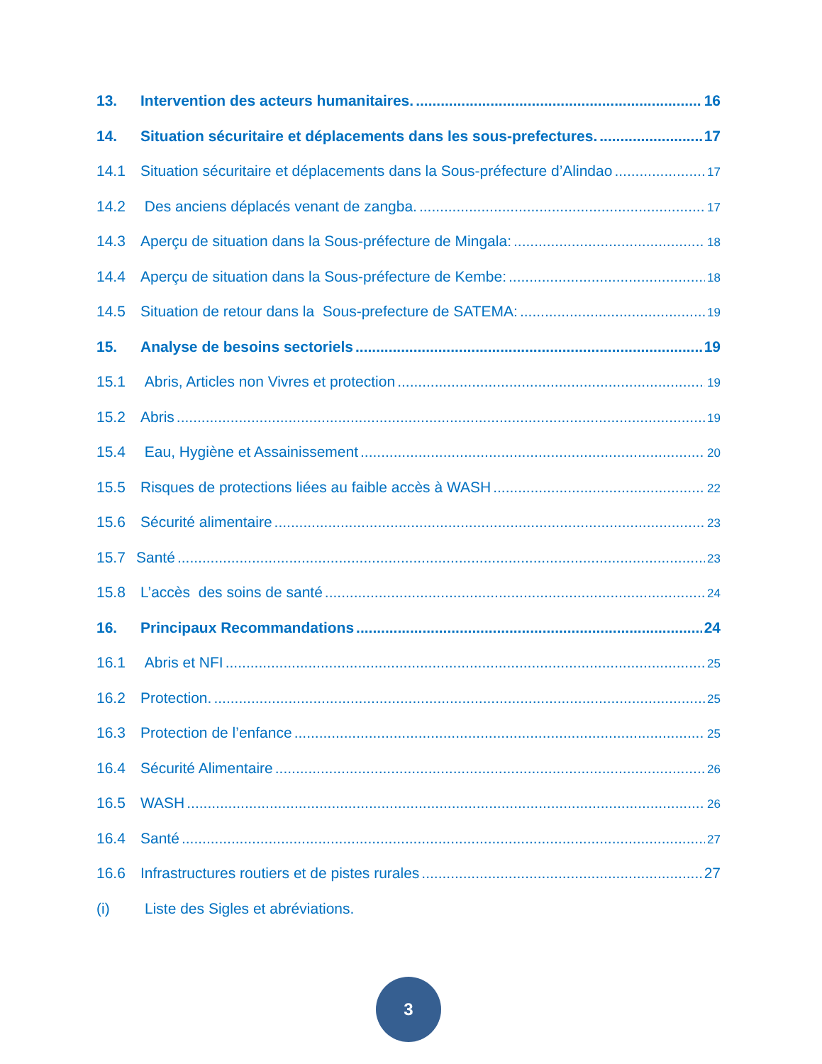13. Intervention des acteurs humanitaires. 16
14. Situation sécuritaire et déplacements dans les sous-prefectures. 17
14.1 Situation sécuritaire et déplacements dans la Sous-préfecture d’Alindao 17
14.2 Des anciens déplacés venant de zangba. 17
14.3 Aperçu de situation dans la Sous-préfecture de Mingala: 18
14.4 Aperçu de situation dans la Sous-préfecture de Kembe: 18
14.5 Situation de retour dans la Sous-prefecture de SATEMA: 19
15. Analyse de besoins sectoriels 19
15.1 Abris, Articles non Vivres et protection 19
15.2 Abris 19
15.4 Eau, Hygiène et Assainissement 20
15.5 Risques de protections liées au faible accès à WASH 22
15.6 Sécurité alimentaire 23
15.7 Santé 23
15.8 L’accès des soins de santé 24
16. Principaux Recommandations 24
16.1 Abris et NFI 25
16.2 Protection. 25
16.3 Protection de l’enfance 25
16.4 Sécurité Alimentaire 26
16.5 WASH 26
16.4 Santé 27
16.6 Infrastructures routiers et de pistes rurales 27
(i) Liste des Sigles et abréviations.
3